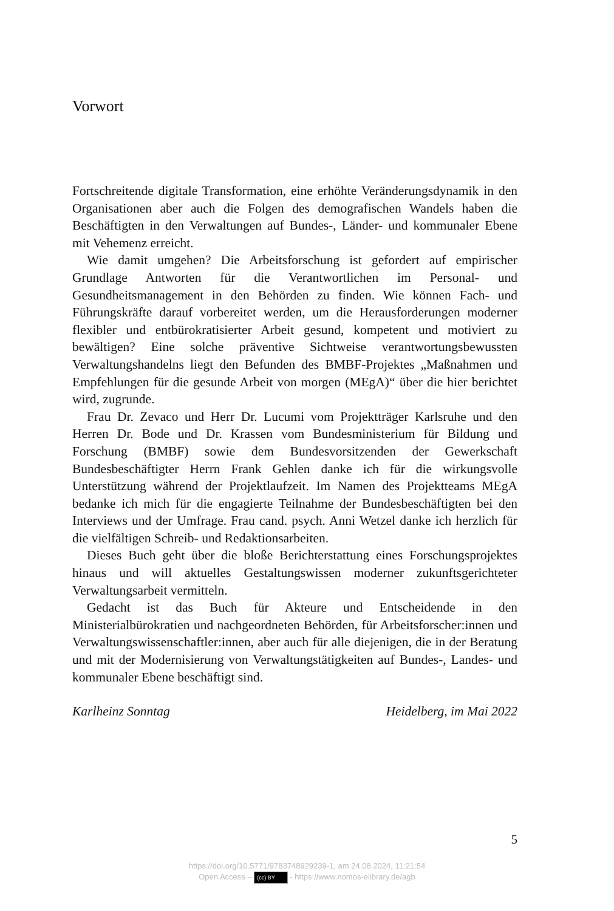Vorwort
Fortschreitende digitale Transformation, eine erhöhte Veränderungsdynamik in den Organisationen aber auch die Folgen des demografischen Wandels haben die Beschäftigten in den Verwaltungen auf Bundes-, Länder- und kommunaler Ebene mit Vehemenz erreicht.
Wie damit umgehen? Die Arbeitsforschung ist gefordert auf empirischer Grundlage Antworten für die Verantwortlichen im Personal- und Gesundheitsmanagement in den Behörden zu finden. Wie können Fach- und Führungskräfte darauf vorbereitet werden, um die Herausforderungen moderner flexibler und entbürokratisierter Arbeit gesund, kompetent und motiviert zu bewältigen? Eine solche präventive Sichtweise verantwortungsbewussten Verwaltungshandelns liegt den Befunden des BMBF-Projektes „Maßnahmen und Empfehlungen für die gesunde Arbeit von morgen (MEgA)“ über die hier berichtet wird, zugrunde.
Frau Dr. Zevaco und Herr Dr. Lucumi vom Projektträger Karlsruhe und den Herren Dr. Bode und Dr. Krassen vom Bundesministerium für Bildung und Forschung (BMBF) sowie dem Bundesvorsitzenden der Gewerkschaft Bundesbeschäftigter Herrn Frank Gehlen danke ich für die wirkungsvolle Unterstützung während der Projektlaufzeit. Im Namen des Projektteams MEgA bedanke ich mich für die engagierte Teilnahme der Bundesbeschäftigten bei den Interviews und der Umfrage. Frau cand. psych. Anni Wetzel danke ich herzlich für die vielfältigen Schreib- und Redaktionsarbeiten.
Dieses Buch geht über die bloße Berichterstattung eines Forschungsprojektes hinaus und will aktuelles Gestaltungswissen moderner zukunftsgerichteter Verwaltungsarbeit vermitteln.
Gedacht ist das Buch für Akteure und Entscheidende in den Ministerialbürokratien und nachgeordneten Behörden, für Arbeitsforscher:innen und Verwaltungswissenschaftler:innen, aber auch für alle diejenigen, die in der Beratung und mit der Modernisierung von Verwaltungstätigkeiten auf Bundes-, Landes- und kommunaler Ebene beschäftigt sind.
Karlheinz Sonntag Heidelberg, im Mai 2022
5
https://doi.org/10.5771/9783748929239-1, am 24.08.2024, 11:21:54
Open Access – (cc) BY - https://www.nomos-elibrary.de/agb